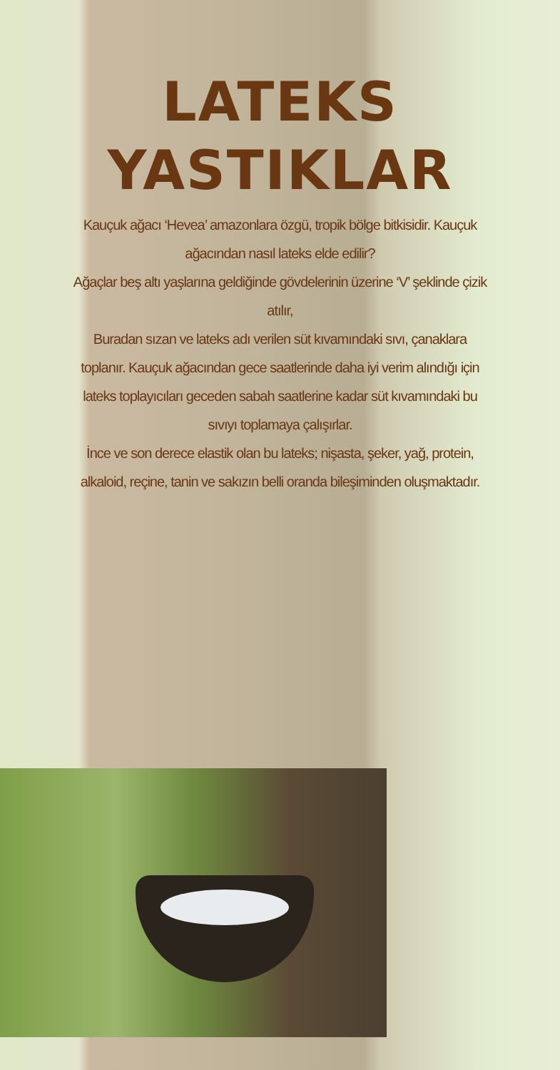LATEKS
YASTIKLAR
Kauçuk ağacı ‘Hevea’ amazonlara özgü, tropik bölge bitkisidir. Kauçuk ağacından nasıl lateks elde edilir?
Ağaçlar beş altı yaşlarına geldiğinde gövdelerinin üzerine ‘V’ şeklinde çizik atılır,
Buradan sızan ve lateks adı verilen süt kıvamındaki sıvı, çanaklara toplanır. Kauçuk ağacından gece saatlerinde daha iyi verim alındığı için lateks toplayıcıları geceden sabah saatlerine kadar süt kıvamındaki bu sıvıyı toplamaya çalışırlar.
İnce ve son derece elastik olan bu lateks; nişasta, şeker, yağ, protein, alkaloid, reçine, tanin ve sakızın belli oranda bileşiminden oluşmaktadır.